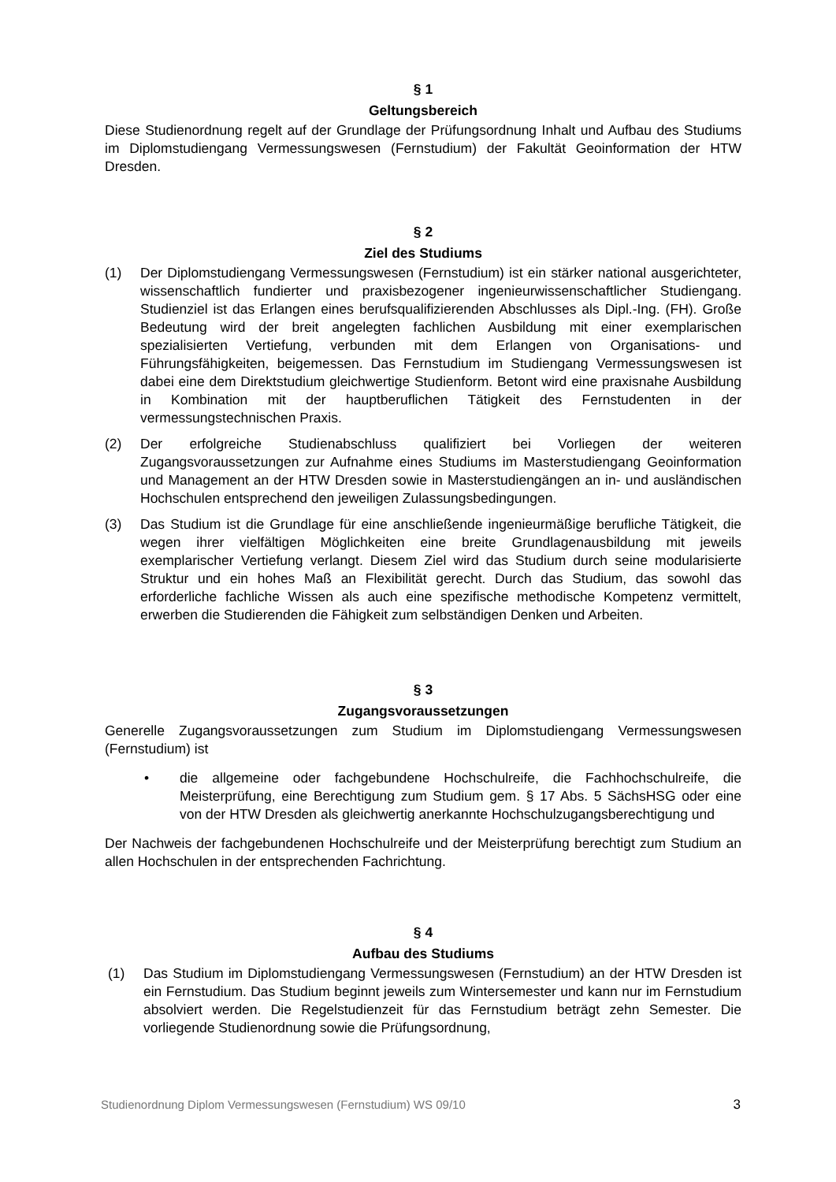§ 1
Geltungsbereich
Diese Studienordnung regelt auf der Grundlage der Prüfungsordnung Inhalt und Aufbau des Studiums im Diplomstudiengang Vermessungswesen (Fernstudium) der Fakultät Geoinformation der HTW Dresden.
§ 2
Ziel des Studiums
(1) Der Diplomstudiengang Vermessungswesen (Fernstudium) ist ein stärker national ausgerichteter, wissenschaftlich fundierter und praxisbezogener ingenieurwissenschaftlicher Studiengang. Studienziel ist das Erlangen eines berufsqualifizierenden Abschlusses als Dipl.-Ing. (FH). Große Bedeutung wird der breit angelegten fachlichen Ausbildung mit einer exemplarischen spezialisierten Vertiefung, verbunden mit dem Erlangen von Organisations- und Führungsfähigkeiten, beigemessen. Das Fernstudium im Studiengang Vermessungswesen ist dabei eine dem Direktstudium gleichwertige Studienform. Betont wird eine praxisnahe Ausbildung in Kombination mit der hauptberuflichen Tätigkeit des Fernstudenten in der vermessungstechnischen Praxis.
(2) Der erfolgreiche Studienabschluss qualifiziert bei Vorliegen der weiteren Zugangsvoraussetzungen zur Aufnahme eines Studiums im Masterstudiengang Geoinformation und Management an der HTW Dresden sowie in Masterstudiengängen an in- und ausländischen Hochschulen entsprechend den jeweiligen Zulassungsbedingungen.
(3) Das Studium ist die Grundlage für eine anschließende ingenieurmäßige berufliche Tätigkeit, die wegen ihrer vielfältigen Möglichkeiten eine breite Grundlagenausbildung mit jeweils exemplarischer Vertiefung verlangt. Diesem Ziel wird das Studium durch seine modularisierte Struktur und ein hohes Maß an Flexibilität gerecht. Durch das Studium, das sowohl das erforderliche fachliche Wissen als auch eine spezifische methodische Kompetenz vermittelt, erwerben die Studierenden die Fähigkeit zum selbständigen Denken und Arbeiten.
§ 3
Zugangsvoraussetzungen
Generelle Zugangsvoraussetzungen zum Studium im Diplomstudiengang Vermessungswesen (Fernstudium) ist
• die allgemeine oder fachgebundene Hochschulreife, die Fachhochschulreife, die Meisterprüfung, eine Berechtigung zum Studium gem. § 17 Abs. 5 SächsHSG oder eine von der HTW Dresden als gleichwertig anerkannte Hochschulzugangsberechtigung und
Der Nachweis der fachgebundenen Hochschulreife und der Meisterprüfung berechtigt zum Studium an allen Hochschulen in der entsprechenden Fachrichtung.
§ 4
Aufbau des Studiums
(1) Das Studium im Diplomstudiengang Vermessungswesen (Fernstudium) an der HTW Dresden ist ein Fernstudium. Das Studium beginnt jeweils zum Wintersemester und kann nur im Fernstudium absolviert werden. Die Regelstudienzeit für das Fernstudium beträgt zehn Semester. Die vorliegende Studienordnung sowie die Prüfungsordnung,
Studienordnung Diplom Vermessungswesen (Fernstudium) WS 09/10 3